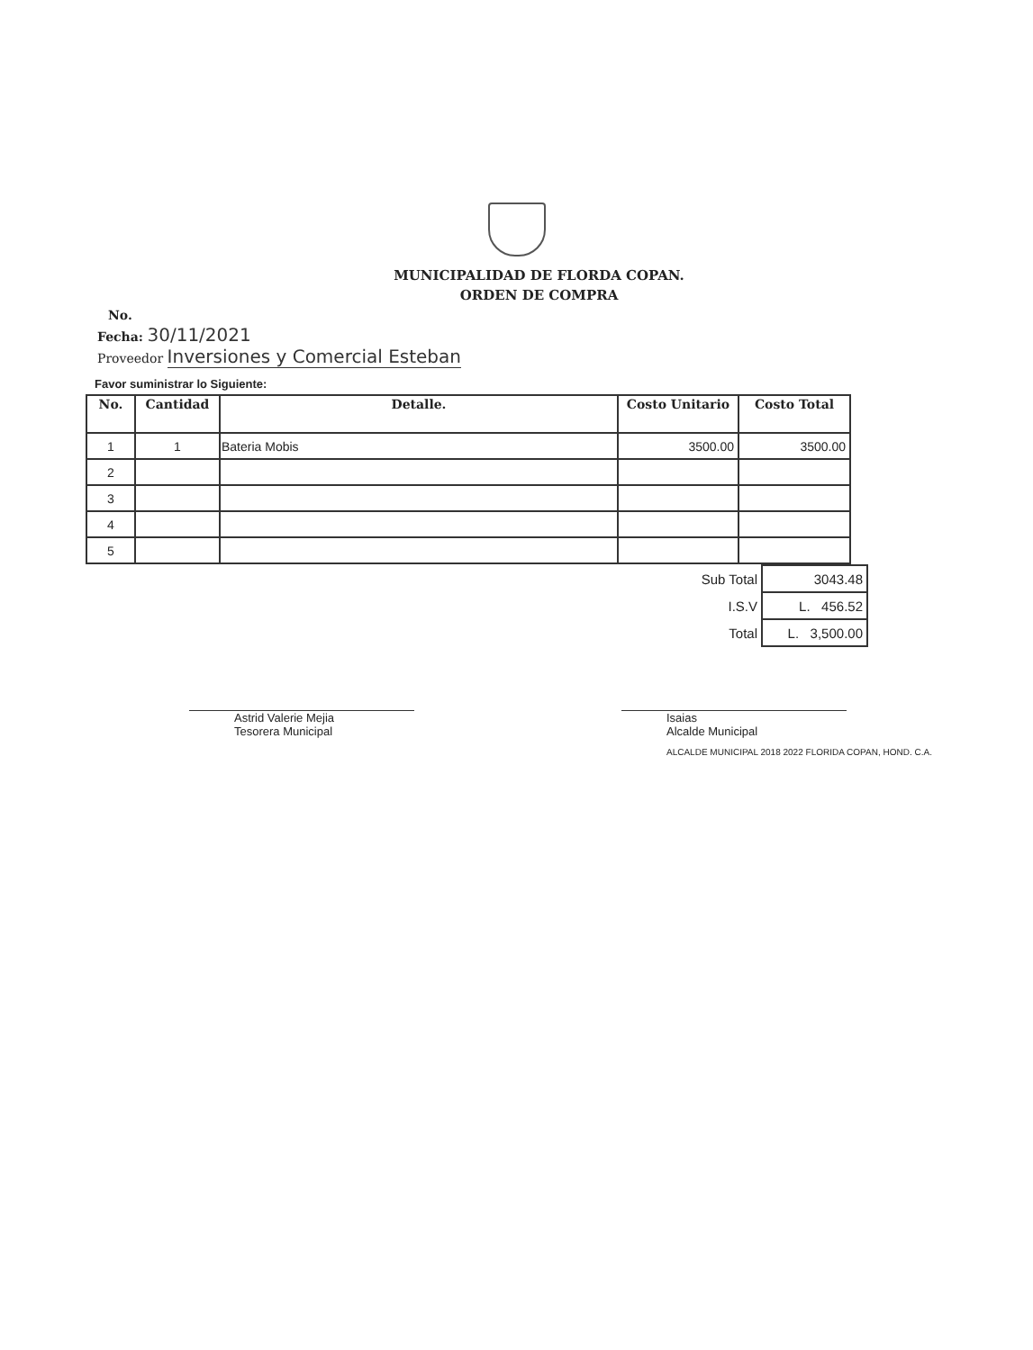MUNICIPALIDAD DE FLORDA COPAN.
ORDEN DE COMPRA
No.
Fecha: 30/11/2021
Proveedor Inversiones y Comercial Esteban
Favor suministrar lo Siguiente:
| No. | Cantidad | Detalle. | Costo Unitario | Costo Total |
| --- | --- | --- | --- | --- |
| 1 | 1 | Bateria Mobis | 3500.00 | 3500.00 |
| 2 | | | | |
| 3 | | | | |
| 4 | | | | |
| 5 | | | | |
| Sub Total | 3043.48 |
| I.S.V | L. 456.52 |
| Total | L. 3,500.00 |
Astrid Valerie Mejia
Tesorera Municipal
Isaias
Alcalde Municipal
ALCALDE MUNICIPAL 2018 2022 FLORIDA COPAN, HOND. C.A.